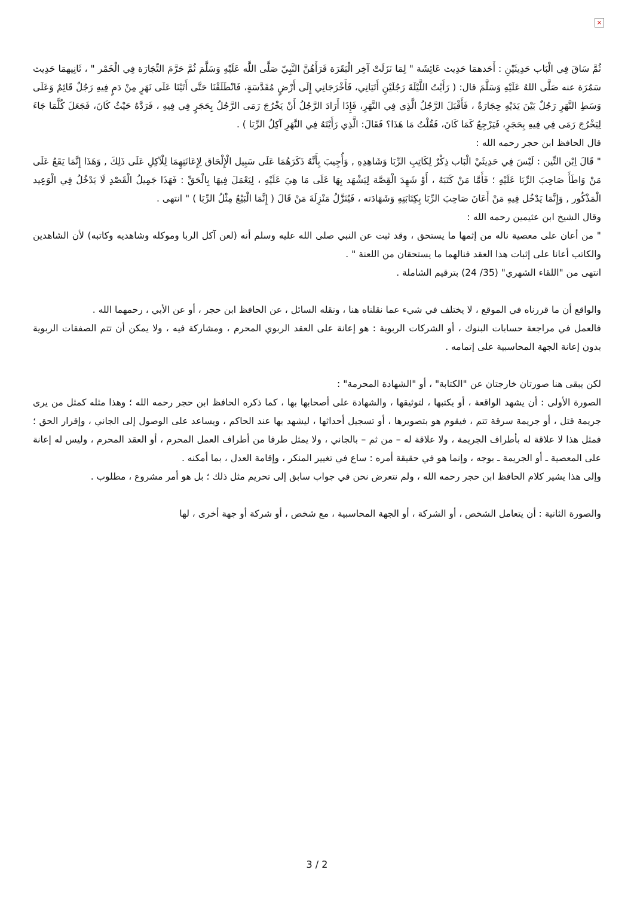×
ثُمَّ سَاقَ فِي الْبَاب حَدِيثَيْنِ : أَحَدهمَا حَدِيث عَائِشَة " لِمَا نَزَلَتْ آخِر الْبَقَرَة قَرَأَهُنَّ النَّبِيّ صَلَّى اللَّه عَلَيْهِ وَسَلَّمَ ثُمَّ حَرَّمَ التِّجَارَة فِي الْخَمْر " ، ثَانِيهمَا حَدِيث سَمُرَة عنه صَلَّى اللهُ عَلَيْهِ وَسَلَّمَ قال: ( رَأَيْتُ اللَّيْلَةَ رَجُلَيْنِ أَتَيَانِي، فَأَخْرَجَانِي إِلَى أَرْضٍ مُقَدَّسَةٍ، فَانْطَلَقْنَا حَتَّى أَتَيْنَا عَلَى نَهَرٍ مِنْ دَمٍ فِيهِ رَجُلٌ قَائِمٌ وَعَلَى وَسَطِ النَّهَرِ رَجُلٌ بَيْنَ يَدَيْهِ حِجَارَةٌ ، فَأَقْبَلَ الرَّجُلُ الَّذِي فِي النَّهَرِ، فَإِذَا أَرَادَ الرَّجُلُ أَنْ يَخْرُجَ رَمَى الرَّجُلُ بِحَجَرٍ فِي فِيهِ ، فَرَدَّهُ حَيْثُ كَانَ، فَجَعَلَ كُلَّمَا جَاءَ لِيَخْرُجَ رَمَى فِي فِيهِ بِحَجَرٍ، فَيَرْجِعُ كَمَا كَانَ، فَقُلْتُ مَا هَذَا؟ فَقَالَ: الَّذِي رَأَيْتَهُ فِي النَّهَرِ آكِلُ الرِّبَا ) .
قال الحافظ ابن حجر رحمه الله :
" قَالَ اِبْن التِّين : لَيْسَ فِي حَدِيثَيْ الْبَاب ذِكْرٌ لِكَاتِبِ الرِّبَا وَشَاهِدِهِ , وَأُجِيبَ بِأَنَّهُ ذَكَرَهُمَا عَلَى سَبِيل الْإِلْحَاق لِإِعَانَتِهِمَا لِلْآكِلِ عَلَى ذَلِكَ , وَهَذَا إِنَّمَا يَقَعُ عَلَى مَنْ وَاطَأَ صَاحِبَ الرِّبَا عَلَيْهِ ؛ فَأَمَّا مَنْ كَتَبَهُ ، أَوْ شَهِدَ الْقِصَّة لِيَشْهَد بِهَا عَلَى مَا هِيَ عَلَيْهِ ، لِيَعْمَلَ فِيهَا بِالْحَقِّ : فَهَذَا جَمِيلُ الْقَصْدِ لَا يَدْخُلُ فِي الْوَعِيد الْمَذْكُور , وَإِنَّمَا يَدْخُل فِيهِ مَنْ أَعَانَ صَاحِبَ الرِّبَا بِكِتَابَتِهِ وَشَهَادَته ، فَيُنَزَّلُ مَنْزِلَةَ مَنْ قَالَ ( إِنَّمَا الْبَيْعُ مِثْلُ الرِّبَا ) " انتهى .
وقال الشيخ ابن عثيمين رحمه الله :
" من أعان على معصية ناله من إثمها ما يستحق ، وقد ثبت عن النبي صلى الله عليه وسلم أنه (لعن آكل الربا وموكله وشاهديه وكاتبه) لأن الشاهدين والكاتب أعانا على إثبات هذا العقد فنالهما ما يستحقان من اللعنة " .
انتهى من "اللقاء الشهري" (35/ 24) بترقيم الشاملة .
والواقع أن ما قررناه في الموقع ، لا يختلف في شيء عما نقلناه هنا ، ونقله السائل ، عن الحافظ ابن حجر ، أو عن الأبي ، رحمهما الله .
فالعمل في مراجعة حسابات البنوك ، أو الشركات الربوية : هو إعانة على العقد الربوي المحرم ، ومشاركة فيه ، ولا يمكن أن تتم الصفقات الربوية بدون إعانة الجهة المحاسبية على إتمامه .
لكن يبقى هنا صورتان خارجتان عن "الكتابة" ، أو "الشهادة المحرمة" :
الصورة الأولى : أن يشهد الواقعة ، أو يكتبها ، لتوثيقها ، والشهادة على أصحابها بها ، كما ذكره الحافظ ابن حجر رحمه الله ؛ وهذا مثله كمثل من يرى جريمة قتل ، أو جريمة سرقة تتم ، فيقوم هو بتصويرها ، أو تسجيل أحداثها ، ليشهد بها عند الحاكم ، ويساعد على الوصول إلى الجاني ، وإقرار الحق ؛ فمثل هذا لا علاقة له بأطراف الجريمة ، ولا علاقة له – من ثم – بالجاني ، ولا يمثل طرفا من أطراف العمل المحرم ، أو العقد المحرم ، وليس له إعانة على المعصية ـ أو الجريمة ـ بوجه ، وإنما هو في حقيقة أمره : ساع في تغيير المنكر ، وإقامة العدل ، بما أمكنه .
وإلى هذا يشير كلام الحافظ ابن حجر رحمه الله ، ولم نتعرض نحن في جواب سابق إلى تحريم مثل ذلك ؛ بل هو أمر مشروع ، مطلوب .
والصورة الثانية : أن يتعامل الشخص ، أو الشركة ، أو الجهة المحاسبية ، مع شخص ، أو شركة أو جهة أخرى ، لها
3 / 2